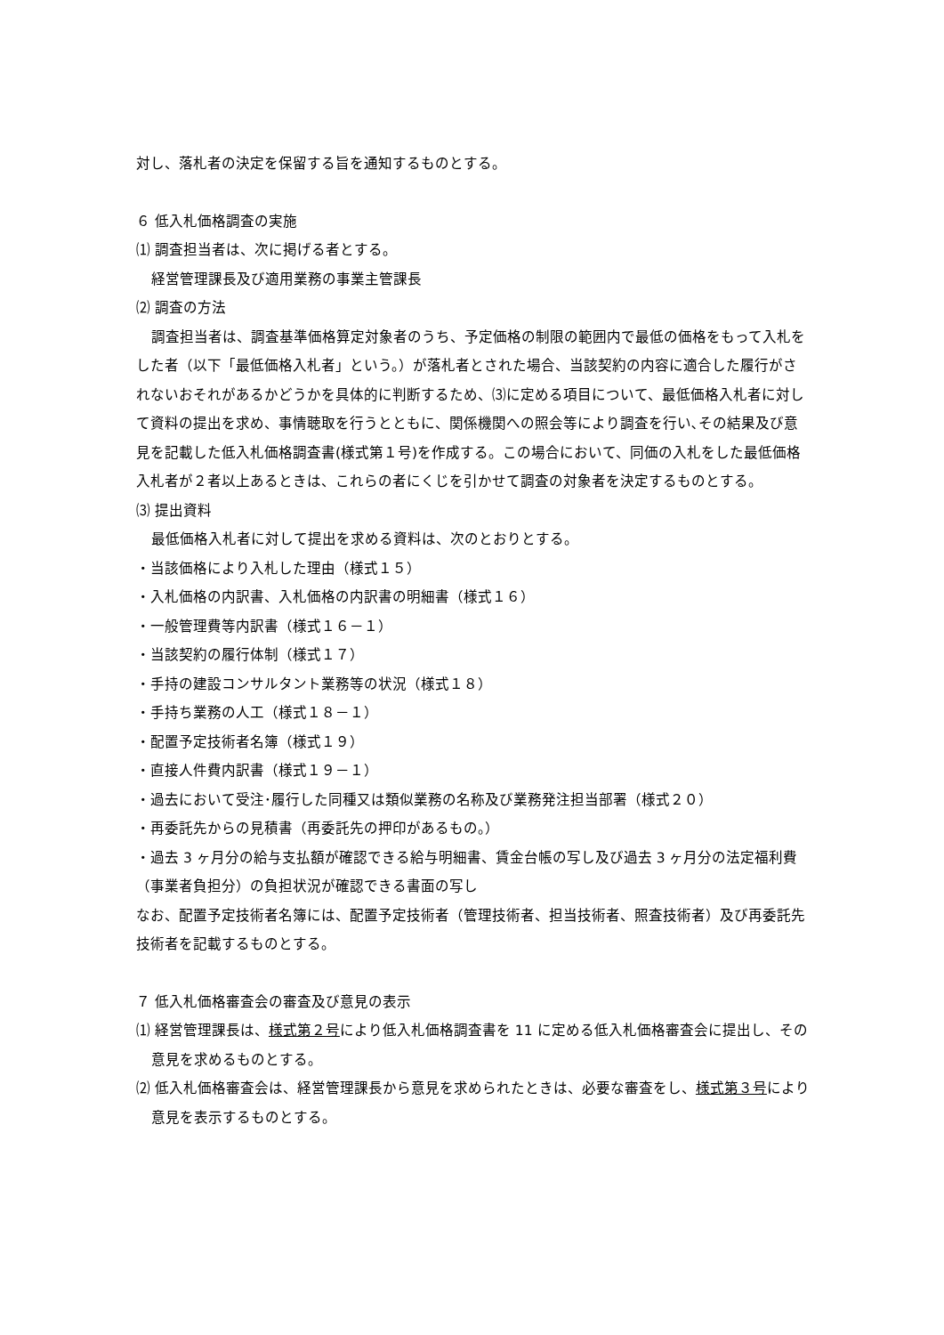対し、落札者の決定を保留する旨を通知するものとする。
６ 低入札価格調査の実施
⑴ 調査担当者は、次に掲げる者とする。
経営管理課長及び適用業務の事業主管課長
⑵ 調査の方法
調査担当者は、調査基準価格算定対象者のうち、予定価格の制限の範囲内で最低の価格をもって入札をした者（以下「最低価格入札者」という。）が落札者とされた場合、当該契約の内容に適合した履行がされないおそれがあるかどうかを具体的に判断するため、⑶に定める項目について、最低価格入札者に対して資料の提出を求め、事情聴取を行うとともに、関係機関への照会等により調査を行い､その結果及び意見を記載した低入札価格調査書(様式第１号)を作成する。この場合において、同価の入札をした最低価格入札者が２者以上あるときは、これらの者にくじを引かせて調査の対象者を決定するものとする。
⑶ 提出資料
最低価格入札者に対して提出を求める資料は、次のとおりとする。
・当該価格により入札した理由（様式１５）
・入札価格の内訳書、入札価格の内訳書の明細書（様式１６）
・一般管理費等内訳書（様式１６－１）
・当該契約の履行体制（様式１７）
・手持の建設コンサルタント業務等の状況（様式１８）
・手持ち業務の人工（様式１８－１）
・配置予定技術者名簿（様式１９）
・直接人件費内訳書（様式１９－１）
・過去において受注･履行した同種又は類似業務の名称及び業務発注担当部署（様式２０）
・再委託先からの見積書（再委託先の押印があるもの。）
・過去 3 ヶ月分の給与支払額が確認できる給与明細書、賃金台帳の写し及び過去 3 ヶ月分の法定福利費（事業者負担分）の負担状況が確認できる書面の写し
なお、配置予定技術者名簿には、配置予定技術者（管理技術者、担当技術者、照査技術者）及び再委託先技術者を記載するものとする。
７ 低入札価格審査会の審査及び意見の表示
⑴ 経営管理課長は、様式第２号により低入札価格調査書を 11 に定める低入札価格審査会に提出し、その意見を求めるものとする。
⑵ 低入札価格審査会は、経営管理課長から意見を求められたときは、必要な審査をし、様式第３号により意見を表示するものとする。